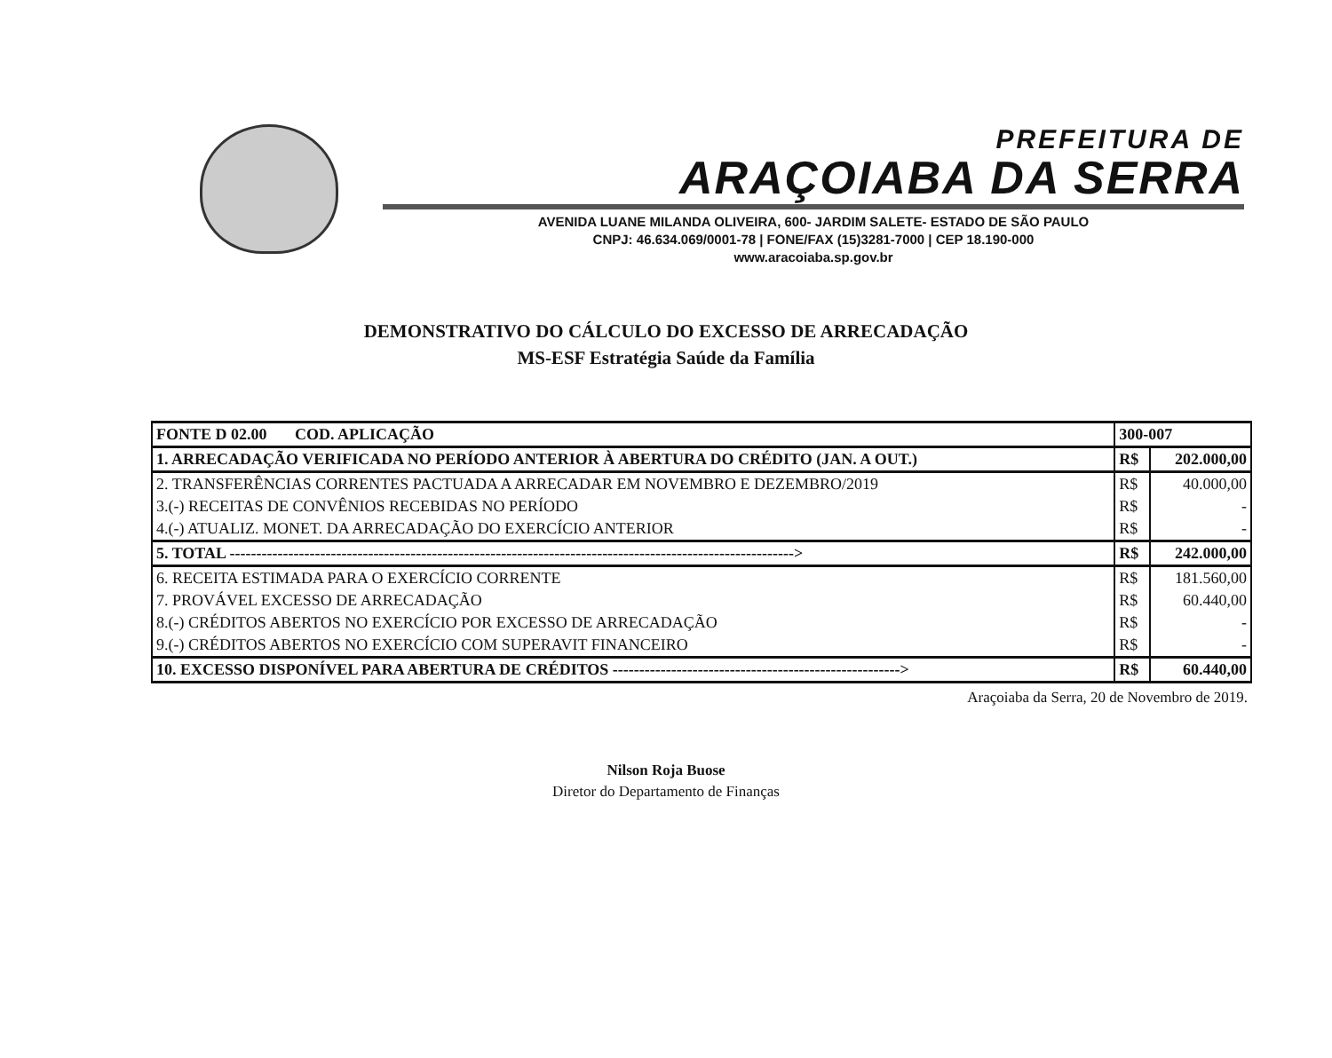PREFEITURA DE
ARAÇOIABA DA SERRA
AVENIDA LUANE MILANDA OLIVEIRA, 600- JARDIM SALETE- ESTADO DE SÃO PAULO
CNPJ: 46.634.069/0001-78 | FONE/FAX (15)3281-7000 | CEP 18.190-000
www.aracoiaba.sp.gov.br
DEMONSTRATIVO DO CÁLCULO DO EXCESSO DE ARRECADAÇÃO
MS-ESF Estratégia Saúde da Família
| FONTE D 02.00 COD. APLICAÇÃO | 300-007 | |
| 1. ARRECADAÇÃO VERIFICADA NO PERÍODO ANTERIOR À ABERTURA DO CRÉDITO (JAN. A OUT.) | R$ | 202.000,00 |
| 2. TRANSFERÊNCIAS CORRENTES PACTUADA A ARRECADAR EM NOVEMBRO E DEZEMBRO/2019 | R$ | 40.000,00 |
| 3.(-) RECEITAS DE CONVÊNIOS RECEBIDAS NO PERÍODO | R$ | - |
| 4.(-) ATUALIZ. MONET. DA ARRECADAÇÃO DO EXERCÍCIO ANTERIOR | R$ | - |
| 5. TOTAL ----------------------------------------------------------------------------------------------------------> | R$ | 242.000,00 |
| 6. RECEITA ESTIMADA PARA O EXERCÍCIO CORRENTE | R$ | 181.560,00 |
| 7. PROVÁVEL EXCESSO DE ARRECADAÇÃO | R$ | 60.440,00 |
| 8.(-) CRÉDITOS ABERTOS NO EXERCÍCIO POR EXCESSO DE ARRECADAÇÃO | R$ | - |
| 9.(-) CRÉDITOS ABERTOS NO EXERCÍCIO COM SUPERAVIT FINANCEIRO | R$ | - |
| 10. EXCESSO DISPONÍVEL PARA ABERTURA DE CRÉDITOS ------------------------------------------------------> | R$ | 60.440,00 |
Araçoiaba da Serra, 20 de Novembro de 2019.
Nilson Roja Buose
Diretor do Departamento de Finanças